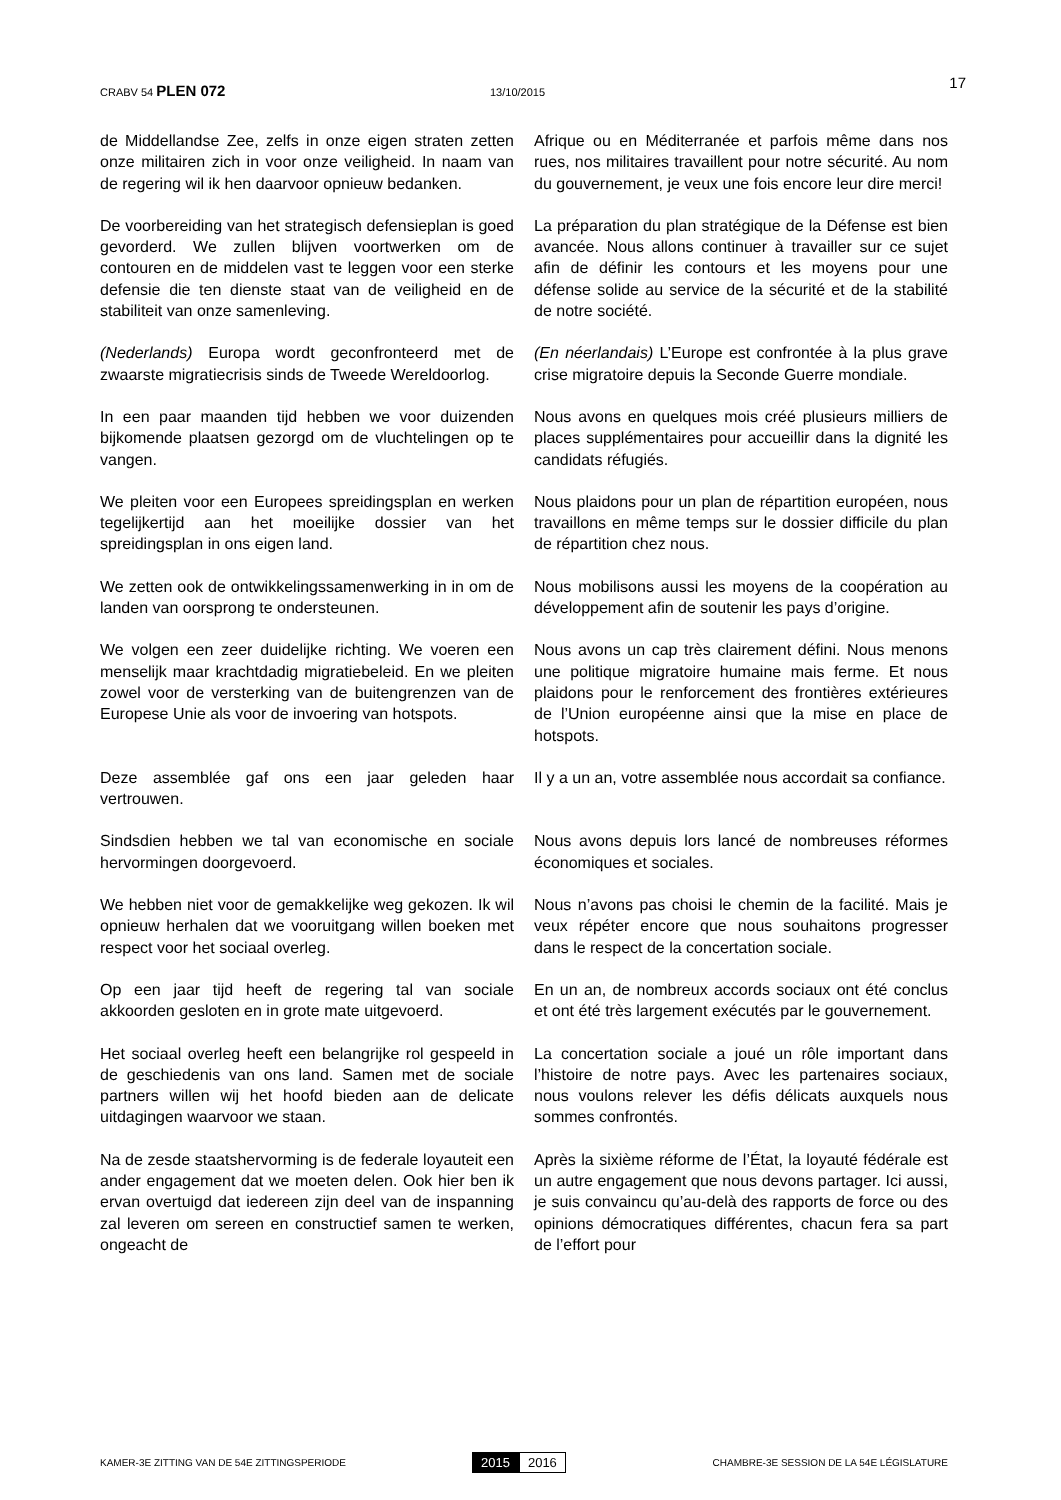CRABV 54 PLEN 072
13/10/2015
17
de Middellandse Zee, zelfs in onze eigen straten zetten onze militairen zich in voor onze veiligheid. In naam van de regering wil ik hen daarvoor opnieuw bedanken.
Afrique ou en Méditerranée et parfois même dans nos rues, nos militaires travaillent pour notre sécurité. Au nom du gouvernement, je veux une fois encore leur dire merci!
De voorbereiding van het strategisch defensieplan is goed gevorderd. We zullen blijven voortwerken om de contouren en de middelen vast te leggen voor een sterke defensie die ten dienste staat van de veiligheid en de stabiliteit van onze samenleving.
La préparation du plan stratégique de la Défense est bien avancée. Nous allons continuer à travailler sur ce sujet afin de définir les contours et les moyens pour une défense solide au service de la sécurité et de la stabilité de notre société.
(Nederlands) Europa wordt geconfronteerd met de zwaarste migratiecrisis sinds de Tweede Wereldoorlog.
(En néerlandais) L’Europe est confrontée à la plus grave crise migratoire depuis la Seconde Guerre mondiale.
In een paar maanden tijd hebben we voor duizenden bijkomende plaatsen gezorgd om de vluchtelingen op te vangen.
Nous avons en quelques mois créé plusieurs milliers de places supplémentaires pour accueillir dans la dignité les candidats réfugiés.
We pleiten voor een Europees spreidingsplan en werken tegelijkertijd aan het moeilijke dossier van het spreidingsplan in ons eigen land.
Nous plaidons pour un plan de répartition européen, nous travaillons en même temps sur le dossier difficile du plan de répartition chez nous.
We zetten ook de ontwikkelingssamenwerking in in om de landen van oorsprong te ondersteunen.
Nous mobilisons aussi les moyens de la coopération au développement afin de soutenir les pays d’origine.
We volgen een zeer duidelijke richting. We voeren een menselijk maar krachtdadig migratiebeleid. En we pleiten zowel voor de versterking van de buitengrenzen van de Europese Unie als voor de invoering van hotspots.
Nous avons un cap très clairement défini. Nous menons une politique migratoire humaine mais ferme. Et nous plaidons pour le renforcement des frontières extérieures de l’Union européenne ainsi que la mise en place de hotspots.
Deze assemblée gaf ons een jaar geleden haar vertrouwen.
Il y a un an, votre assemblée nous accordait sa confiance.
Sindsdien hebben we tal van economische en sociale hervormingen doorgevoerd.
Nous avons depuis lors lancé de nombreuses réformes économiques et sociales.
We hebben niet voor de gemakkelijke weg gekozen. Ik wil opnieuw herhalen dat we vooruitgang willen boeken met respect voor het sociaal overleg.
Nous n’avons pas choisi le chemin de la facilité. Mais je veux répéter encore que nous souhaitons progresser dans le respect de la concertation sociale.
Op een jaar tijd heeft de regering tal van sociale akkoorden gesloten en in grote mate uitgevoerd.
En un an, de nombreux accords sociaux ont été conclus et ont été très largement exécutés par le gouvernement.
Het sociaal overleg heeft een belangrijke rol gespeeld in de geschiedenis van ons land. Samen met de sociale partners willen wij het hoofd bieden aan de delicate uitdagingen waarvoor we staan.
La concertation sociale a joué un rôle important dans l’histoire de notre pays. Avec les partenaires sociaux, nous voulons relever les défis délicats auxquels nous sommes confrontés.
Na de zesde staatshervorming is de federale loyauteit een ander engagement dat we moeten delen. Ook hier ben ik ervan overtuigd dat iedereen zijn deel van de inspanning zal leveren om sereen en constructief samen te werken, ongeacht de
Après la sixième réforme de l’État, la loyauté fédérale est un autre engagement que nous devons partager. Ici aussi, je suis convaincu qu’au-delà des rapports de force ou des opinions démocratiques différentes, chacun fera sa part de l’effort pour
KAMER-3E ZITTING VAN DE 54E ZITTINGSPERIODE
2015 2016
CHAMBRE-3E SESSION DE LA 54E LÉGISLATURE